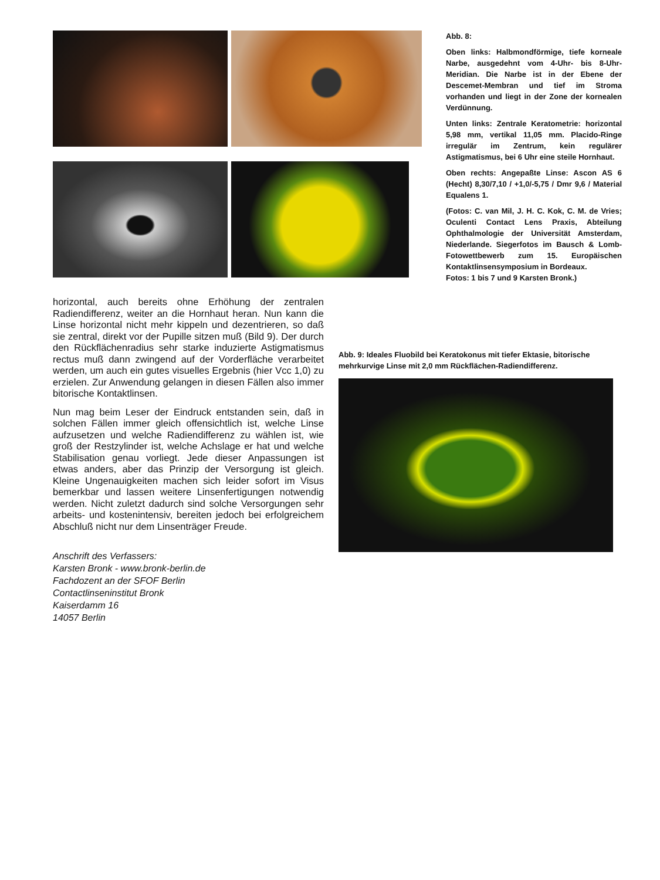Abb. 8:
Oben links: Halbmondförmige, tiefe korneale Narbe, ausgedehnt vom 4-Uhr- bis 8-Uhr-Meridian. Die Narbe ist in der Ebene der Descemet-Membran und tief im Stroma vorhanden und liegt in der Zone der kornealen Verdünnung.
Unten links: Zentrale Keratometrie: horizontal 5,98 mm, vertikal 11,05 mm. Placido-Ringe irregulär im Zentrum, kein regulärer Astigmatismus, bei 6 Uhr eine steile Hornhaut.
Oben rechts: Angepaßte Linse: Ascon AS 6 (Hecht) 8,30/7,10 / +1,0/-5,75 / Dmr 9,6 / Material Equalens 1.
(Fotos: C. van Mil, J. H. C. Kok, C. M. de Vries; Oculenti Contact Lens Praxis, Abteilung Ophthalmologie der Universität Amsterdam, Niederlande. Siegerfotos im Bausch & Lomb-Fotowettbewerb zum 15. Europäischen Kontaktlinsensymposium in Bordeaux.
Fotos: 1 bis 7 und 9 Karsten Bronk.)
horizontal, auch bereits ohne Erhöhung der zentralen Radiendifferenz, weiter an die Hornhaut heran. Nun kann die Linse horizontal nicht mehr kippeln und dezentrieren, so daß sie zentral, direkt vor der Pupille sitzen muß (Bild 9). Der durch den Rückflächenradius sehr starke induzierte Astigmatismus rectus muß dann zwingend auf der Vorderfläche verarbeitet werden, um auch ein gutes visuelles Ergebnis (hier Vcc 1,0) zu erzielen. Zur Anwendung gelangen in diesen Fällen also immer bitorische Kontaktlinsen.
Nun mag beim Leser der Eindruck entstanden sein, daß in solchen Fällen immer gleich offensichtlich ist, welche Linse aufzusetzen und welche Radiendifferenz zu wählen ist, wie groß der Restzylinder ist, welche Achslage er hat und welche Stabilisation genau vorliegt. Jede dieser Anpassungen ist etwas anders, aber das Prinzip der Versorgung ist gleich. Kleine Ungenauigkeiten machen sich leider sofort im Visus bemerkbar und lassen weitere Linsenfertigungen notwendig werden. Nicht zuletzt dadurch sind solche Versorgungen sehr arbeits- und kostenintensiv, bereiten jedoch bei erfolgreichem Abschluß nicht nur dem Linsenträger Freude.
Anschrift des Verfassers:
Karsten Bronk - www.bronk-berlin.de
Fachdozent an der SFOF Berlin
Contactlinseninstitut Bronk
Kaiserdamm 16
14057 Berlin
Abb. 9: Ideales Fluobild bei Keratokonus mit tiefer Ektasie, bitorische mehrkurvige Linse mit 2,0 mm Rückflächen-Radiendifferenz.